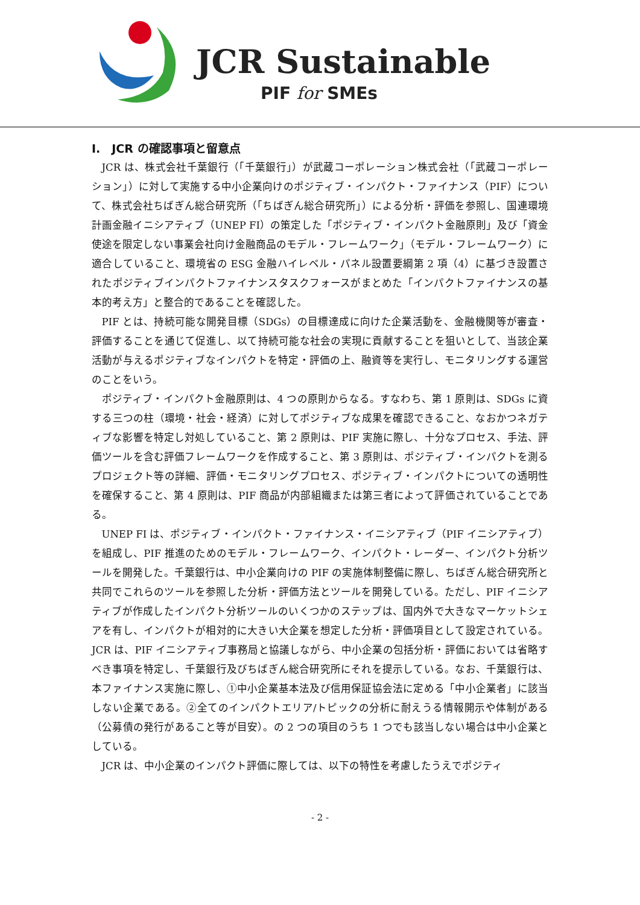JCR Sustainable
PIF for SMEs
I.　JCR の確認事項と留意点
JCR は、株式会社千葉銀行（「千葉銀行」）が武蔵コーポレーション株式会社（「武蔵コーポレーション」）に対して実施する中小企業向けのポジティブ・インパクト・ファイナンス（PIF）について、株式会社ちばぎん総合研究所（「ちばぎん総合研究所」）による分析・評価を参照し、国連環境計画金融イニシアティブ（UNEP FI）の策定した「ポジティブ・インパクト金融原則」及び「資金使途を限定しない事業会社向け金融商品のモデル・フレームワーク」（モデル・フレームワーク）に適合していること、環境省の ESG 金融ハイレベル・パネル設置要綱第 2 項（4）に基づき設置されたポジティブインパクトファイナンスタスクフォースがまとめた「インパクトファイナンスの基本的考え方」と整合的であることを確認した。
PIF とは、持続可能な開発目標（SDGs）の目標達成に向けた企業活動を、金融機関等が審査・評価することを通じて促進し、以て持続可能な社会の実現に貢献することを狙いとして、当該企業活動が与えるポジティブなインパクトを特定・評価の上、融資等を実行し、モニタリングする運営のことをいう。
ポジティブ・インパクト金融原則は、4 つの原則からなる。すなわち、第 1 原則は、SDGs に資する三つの柱（環境・社会・経済）に対してポジティブな成果を確認できること、なおかつネガティブな影響を特定し対処していること、第 2 原則は、PIF 実施に際し、十分なプロセス、手法、評価ツールを含む評価フレームワークを作成すること、第 3 原則は、ポジティブ・インパクトを測るプロジェクト等の詳細、評価・モニタリングプロセス、ポジティブ・インパクトについての透明性を確保すること、第 4 原則は、PIF 商品が内部組織または第三者によって評価されていることである。
UNEP FI は、ポジティブ・インパクト・ファイナンス・イニシアティブ（PIF イニシアティブ）を組成し、PIF 推進のためのモデル・フレームワーク、インパクト・レーダー、インパクト分析ツールを開発した。千葉銀行は、中小企業向けの PIF の実施体制整備に際し、ちばぎん総合研究所と共同でこれらのツールを参照した分析・評価方法とツールを開発している。ただし、PIF イニシアティブが作成したインパクト分析ツールのいくつかのステップは、国内外で大きなマーケットシェアを有し、インパクトが相対的に大きい大企業を想定した分析・評価項目として設定されている。JCR は、PIF イニシアティブ事務局と協議しながら、中小企業の包括分析・評価においては省略すべき事項を特定し、千葉銀行及びちばぎん総合研究所にそれを提示している。なお、千葉銀行は、本ファイナンス実施に際し、①中小企業基本法及び信用保証協会法に定める「中小企業者」に該当しない企業である。②全てのインパクトエリア/トピックの分析に耐えうる情報開示や体制がある（公募債の発行があること等が目安）。の 2 つの項目のうち 1 つでも該当しない場合は中小企業としている。
JCR は、中小企業のインパクト評価に際しては、以下の特性を考慮したうえでポジティ
- 2 -